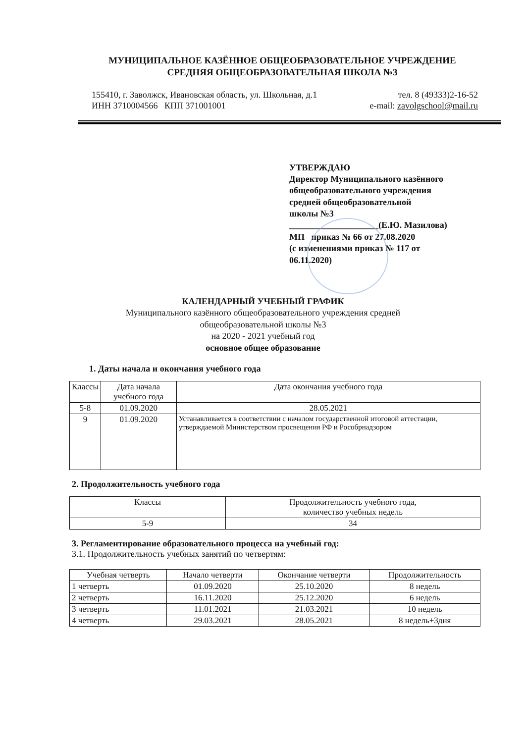МУНИЦИПАЛЬНОЕ КАЗЁННОЕ ОБЩЕОБРАЗОВАТЕЛЬНОЕ УЧРЕЖДЕНИЕ
СРЕДНЯЯ ОБЩЕОБРАЗОВАТЕЛЬНАЯ ШКОЛА №3
155410, г. Заволжск, Ивановская область, ул. Школьная, д.1 тел. 8 (49333)2-16-52
ИНН 3710004566 КПП 371001001 e-mail: zavolgschool@mail.ru
УТВЕРЖДАЮ
Директор Муниципального казённого
общеобразовательного учреждения
средней общеобразовательной
школы №3
____________________(Е.Ю. Мазилова)
МП приказ № 66 от 27.08.2020
(с изменениями приказ № 117 от
06.11.2020)
КАЛЕНДАРНЫЙ УЧЕБНЫЙ ГРАФИК
Муниципального казённого общеобразовательного учреждения средней
общеобразовательной школы №3
на 2020 - 2021 учебный год
основное общее образование
1. Даты начала и окончания учебного года
| Классы | Дата начала учебного года | Дата окончания учебного года |
| --- | --- | --- |
| 5-8 | 01.09.2020 | 28.05.2021 |
| 9 | 01.09.2020 | Устанавливается в соответствии с началом государственной итоговой аттестации, утверждаемой Министерством просвещения РФ и Рособрнадзором |
2. Продолжительность учебного года
| Классы | Продолжительность учебного года, количество учебных недель |
| --- | --- |
| 5-9 | 34 |
3. Регламентирование образовательного процесса на учебный год:
3.1. Продолжительность учебных занятий по четвертям:
| Учебная четверть | Начало четверти | Окончание четверти | Продолжительность |
| --- | --- | --- | --- |
| 1 четверть | 01.09.2020 | 25.10.2020 | 8 недель |
| 2 четверть | 16.11.2020 | 25.12.2020 | 6 недель |
| 3 четверть | 11.01.2021 | 21.03.2021 | 10 недель |
| 4 четверть | 29.03.2021 | 28.05.2021 | 8 недель+3дня |